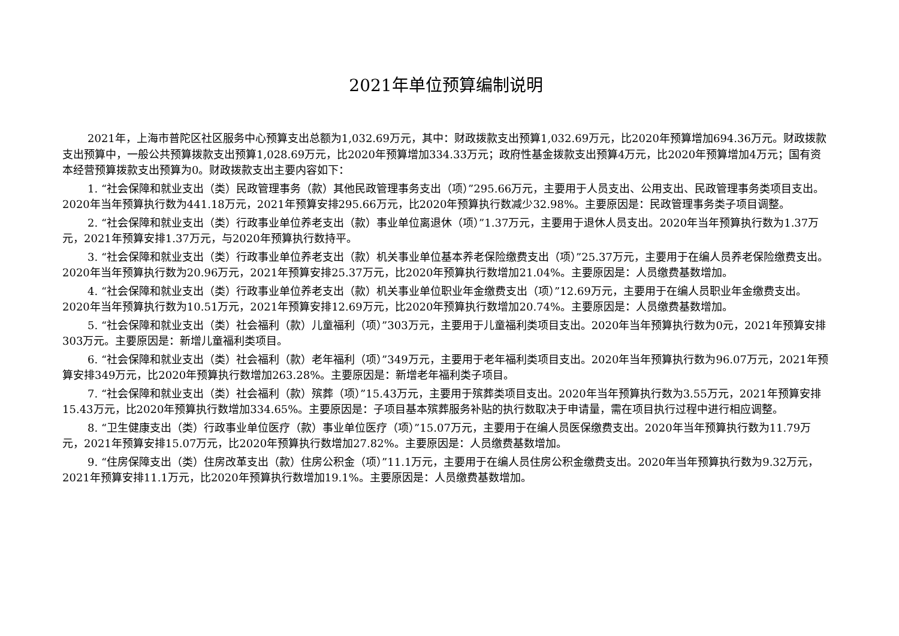2021年单位预算编制说明
2021年，上海市普陀区社区服务中心预算支出总额为1,032.69万元，其中：财政拨款支出预算1,032.69万元，比2020年预算增加694.36万元。财政拨款支出预算中，一般公共预算拨款支出预算1,028.69万元，比2020年预算增加334.33万元；政府性基金拨款支出预算4万元，比2020年预算增加4万元；国有资本经营预算拨款支出预算为0。财政拨款支出主要内容如下：
1. “社会保障和就业支出（类）民政管理事务（款）其他民政管理事务支出（项）”295.66万元，主要用于人员支出、公用支出、民政管理事务类项目支出。2020年当年预算执行数为441.18万元，2021年预算安排295.66万元，比2020年预算执行数减少32.98%。主要原因是：民政管理事务类子项目调整。
2. “社会保障和就业支出（类）行政事业单位养老支出（款）事业单位离退休（项）”1.37万元，主要用于退休人员支出。2020年当年预算执行数为1.37万元，2021年预算安排1.37万元，与2020年预算执行数持平。
3. “社会保障和就业支出（类）行政事业单位养老支出（款）机关事业单位基本养老保险缴费支出（项）”25.37万元，主要用于在编人员养老保险缴费支出。2020年当年预算执行数为20.96万元，2021年预算安排25.37万元，比2020年预算执行数增加21.04%。主要原因是：人员缴费基数增加。
4. “社会保障和就业支出（类）行政事业单位养老支出（款）机关事业单位职业年金缴费支出（项）”12.69万元，主要用于在编人员职业年金缴费支出。2020年当年预算执行数为10.51万元，2021年预算安排12.69万元，比2020年预算执行数增加20.74%。主要原因是：人员缴费基数增加。
5. “社会保障和就业支出（类）社会福利（款）儿童福利（项）”303万元，主要用于儿童福利类项目支出。2020年当年预算执行数为0元，2021年预算安排303万元。主要原因是：新增儿童福利类项目。
6. “社会保障和就业支出（类）社会福利（款）老年福利（项）”349万元，主要用于老年福利类项目支出。2020年当年预算执行数为96.07万元，2021年预算安排349万元，比2020年预算执行数增加263.28%。主要原因是：新增老年福利类子项目。
7. “社会保障和就业支出（类）社会福利（款）殡葬（项）”15.43万元，主要用于殡葬类项目支出。2020年当年预算执行数为3.55万元，2021年预算安排15.43万元，比2020年预算执行数增加334.65%。主要原因是：子项目基本殡葬服务补贴的执行数取决于申请量，需在项目执行过程中进行相应调整。
8. “卫生健康支出（类）行政事业单位医疗（款）事业单位医疗（项）”15.07万元，主要用于在编人员医保缴费支出。2020年当年预算执行数为11.79万元，2021年预算安排15.07万元，比2020年预算执行数增加27.82%。主要原因是：人员缴费基数增加。
9. “住房保障支出（类）住房改革支出（款）住房公积金（项）”11.1万元，主要用于在编人员住房公积金缴费支出。2020年当年预算执行数为9.32万元，2021年预算安排11.1万元，比2020年预算执行数增加19.1%。主要原因是：人员缴费基数增加。